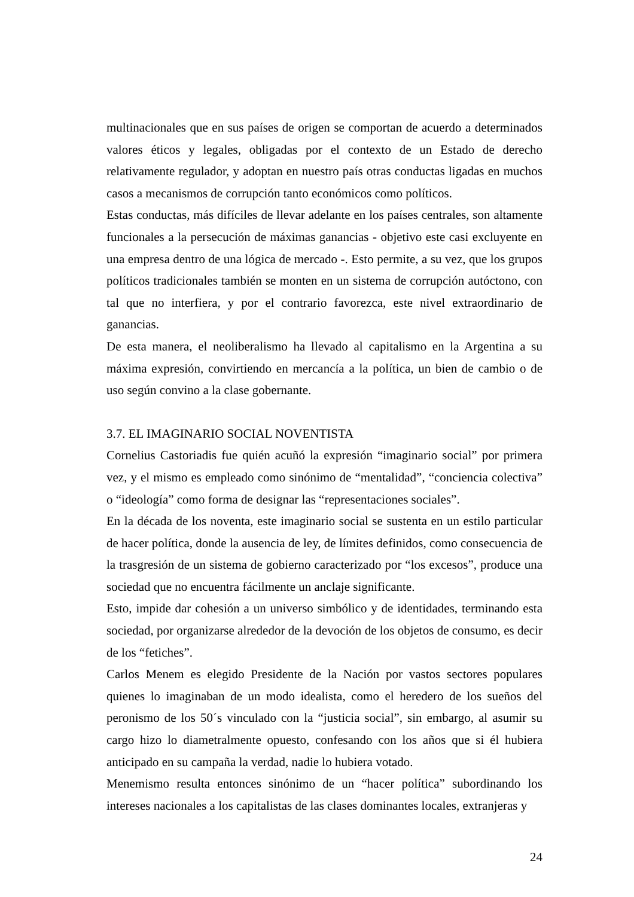multinacionales que en sus países de origen se comportan de acuerdo a determinados valores éticos y legales, obligadas por el contexto de un Estado de derecho relativamente regulador, y adoptan en nuestro país otras conductas ligadas en muchos casos a mecanismos de corrupción tanto económicos como políticos.
Estas conductas, más difíciles de llevar adelante en los países centrales, son altamente funcionales a la persecución de máximas ganancias - objetivo este casi excluyente en una empresa dentro de una lógica de mercado -. Esto permite, a su vez, que los grupos políticos tradicionales también se monten en un sistema de corrupción autóctono, con tal que no interfiera, y por el contrario favorezca, este nivel extraordinario de ganancias.
De esta manera, el neoliberalismo ha llevado al capitalismo en la Argentina a su máxima expresión, convirtiendo en mercancía a la política, un bien de cambio o de uso según convino a la clase gobernante.
3.7. EL IMAGINARIO SOCIAL NOVENTISTA
Cornelius Castoriadis fue quién acuñó la expresión “imaginario social” por primera vez, y el mismo es empleado como sinónimo de “mentalidad”, “conciencia colectiva” o “ideología” como forma de designar las “representaciones sociales”.
En la década de los noventa, este imaginario social se sustenta en un estilo particular de hacer política, donde la ausencia de ley, de límites definidos, como consecuencia de la trasgresión de un sistema de gobierno caracterizado por “los excesos”, produce una sociedad que no encuentra fácilmente un anclaje significante.
Esto, impide dar cohesión a un universo simbólico y de identidades, terminando esta sociedad, por organizarse alrededor de la devoción de los objetos de consumo, es decir de los “fetiches”.
Carlos Menem es elegido Presidente de la Nación por vastos sectores populares quienes lo imaginaban de un modo idealista, como el heredero de los sueños del peronismo de los 50´s vinculado con la “justicia social”, sin embargo, al asumir su cargo hizo lo diametralmente opuesto, confesando con los años que si él hubiera anticipado en su campaña la verdad, nadie lo hubiera votado.
Menemismo resulta entonces sinónimo de un “hacer política” subordinando los intereses nacionales a los capitalistas de las clases dominantes locales, extranjeras y
24